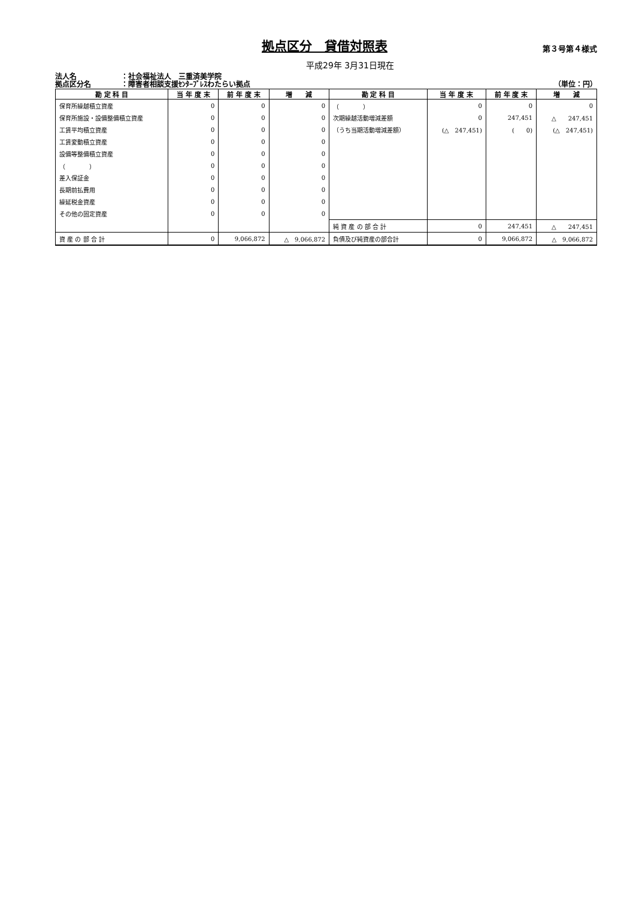拠点区分　貸借対照表
第３号第４様式
平成29年 3月31日現在
法人名 ：社会福祉法人　三重済美学院
拠点区分名 ：障害者相談支援ｾﾝﾀｰﾌﾞﾚｽわたらい拠点 （単位：円）
| 勘 定 科 目 | 当 年 度 末 | 前 年 度 末 | 増 減 | 勘 定 科 目 | 当 年 度 末 | 前 年 度 末 | 増 減 |
| --- | --- | --- | --- | --- | --- | --- | --- |
| 保育所繰越積立資産 | 0 | 0 | 0 | （ ） | 0 | 0 | 0 |
| 保育所施設・設備整備積立資産 | 0 | 0 | 0 | 次期繰越活動増減差額 | 0 | 247,451 | △ 247,451 |
| 工賃平均積立資産 | 0 | 0 | 0 | （うち当期活動増減差額） | (△ 247,451) | ( 0) | (△ 247,451) |
| 工賃変動積立資産 | 0 | 0 | 0 | | | | |
| 設備等整備積立資産 | 0 | 0 | 0 | | | | |
| （ ） | 0 | 0 | 0 | | | | |
| 差入保証金 | 0 | 0 | 0 | | | | |
| 長期前払費用 | 0 | 0 | 0 | | | | |
| 繰延税金資産 | 0 | 0 | 0 | | | | |
| その他の固定資産 | 0 | 0 | 0 | | | | |
| | | | | 純 資 産 の 部 合 計 | 0 | 247,451 | △ 247,451 |
| 資 産 の 部 合 計 | 0 | 9,066,872 | △ 9,066,872 | 負債及び純資産の部合計 | 0 | 9,066,872 | △ 9,066,872 |